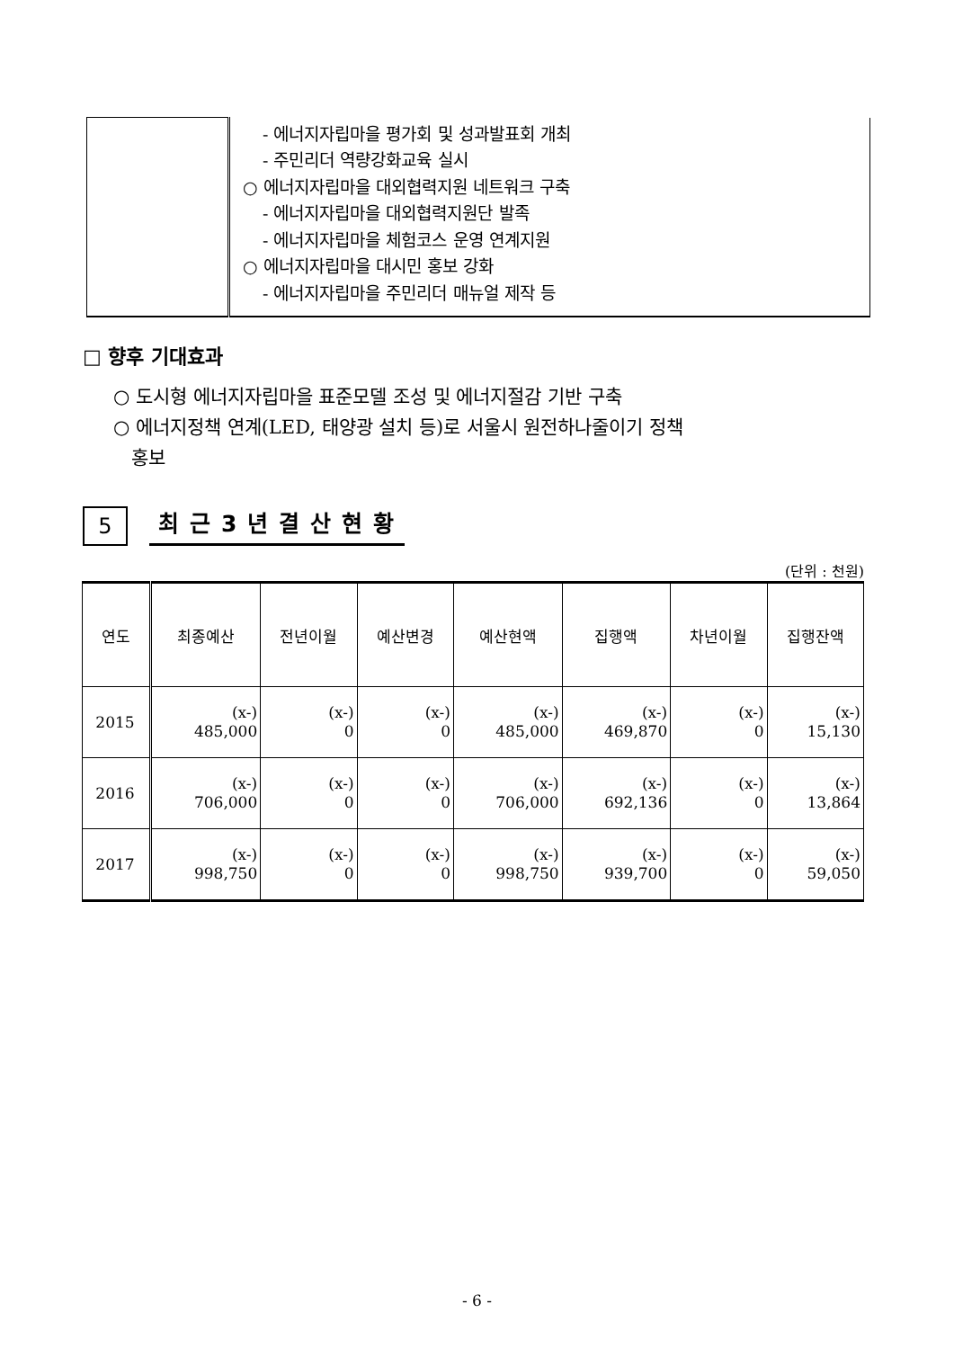| | - 에너지자립마을 평가회 및 성과발표회 개최 - 주민리더 역량강화교육 실시 ○ 에너지자립마을 대외협력지원 네트워크 구축 - 에너지자립마을 대외협력지원단 발족 - 에너지자립마을 체험코스 운영 연계지원 ○ 에너지자립마을 대시민 홍보 강화 - 에너지자립마을 주민리더 매뉴얼 제작 등 |
□ 향후 기대효과
○ 도시형 에너지자립마을 표준모델 조성 및 에너지절감 기반 구축
○ 에너지정책 연계(LED, 태양광 설치 등)로 서울시 원전하나줄이기 정책
홍보
5
최근3년결산현황
(단위 : 천원)
| 연도 | 최종예산 | 전년이월 | 예산변경 | 예산현액 | 집행액 | 차년이월 | 집행잔액 |
| --- | --- | --- | --- | --- | --- | --- | --- |
| 2015 | (x-) 485,000 | (x-) 0 | (x-) 0 | (x-) 485,000 | (x-) 469,870 | (x-) 0 | (x-) 15,130 |
| 2016 | (x-) 706,000 | (x-) 0 | (x-) 0 | (x-) 706,000 | (x-) 692,136 | (x-) 0 | (x-) 13,864 |
| 2017 | (x-) 998,750 | (x-) 0 | (x-) 0 | (x-) 998,750 | (x-) 939,700 | (x-) 0 | (x-) 59,050 |
- 6 -